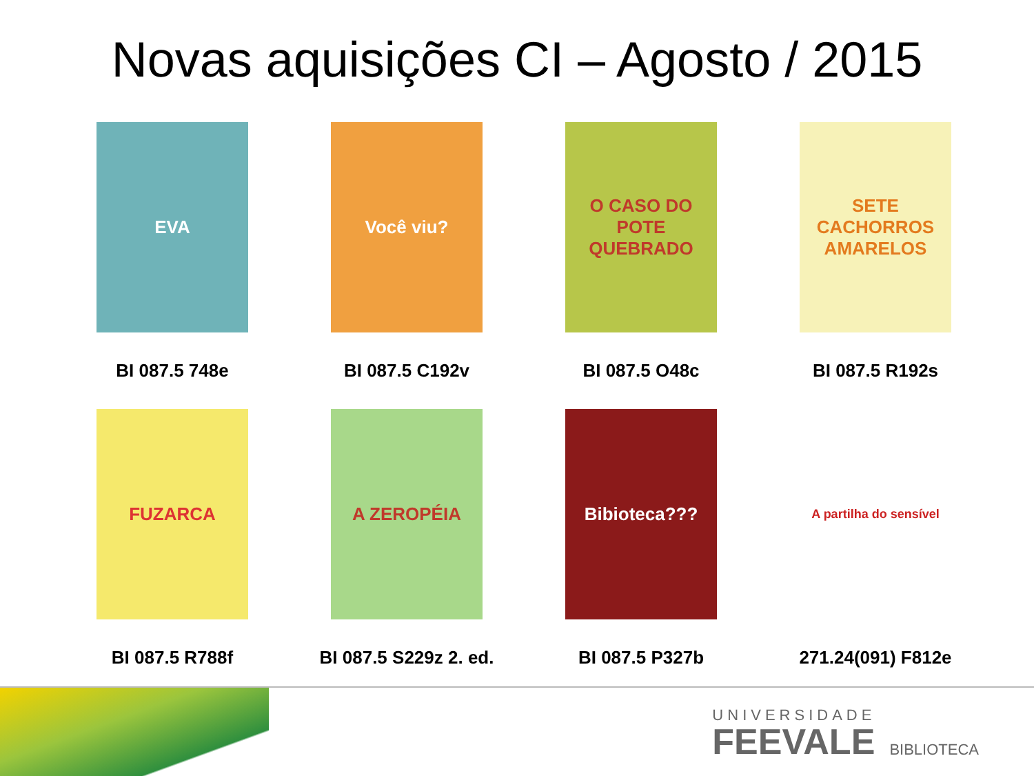Novas aquisições CI – Agosto / 2015
EVA
BI 087.5 748e
Você viu?
BI 087.5 C192v
O CASO DO POTE QUEBRADO
BI 087.5 O48c
SETE CACHORROS AMARELOS
BI 087.5 R192s
FUZARCA
BI 087.5 R788f
A ZEROPÉIA
BI 087.5 S229z 2. ed.
Bibioteca???
BI 087.5 P327b
A partilha do sensível
271.24(091) F812e
UNIVERSIDADE
FEEVALE
BIBLIOTECA